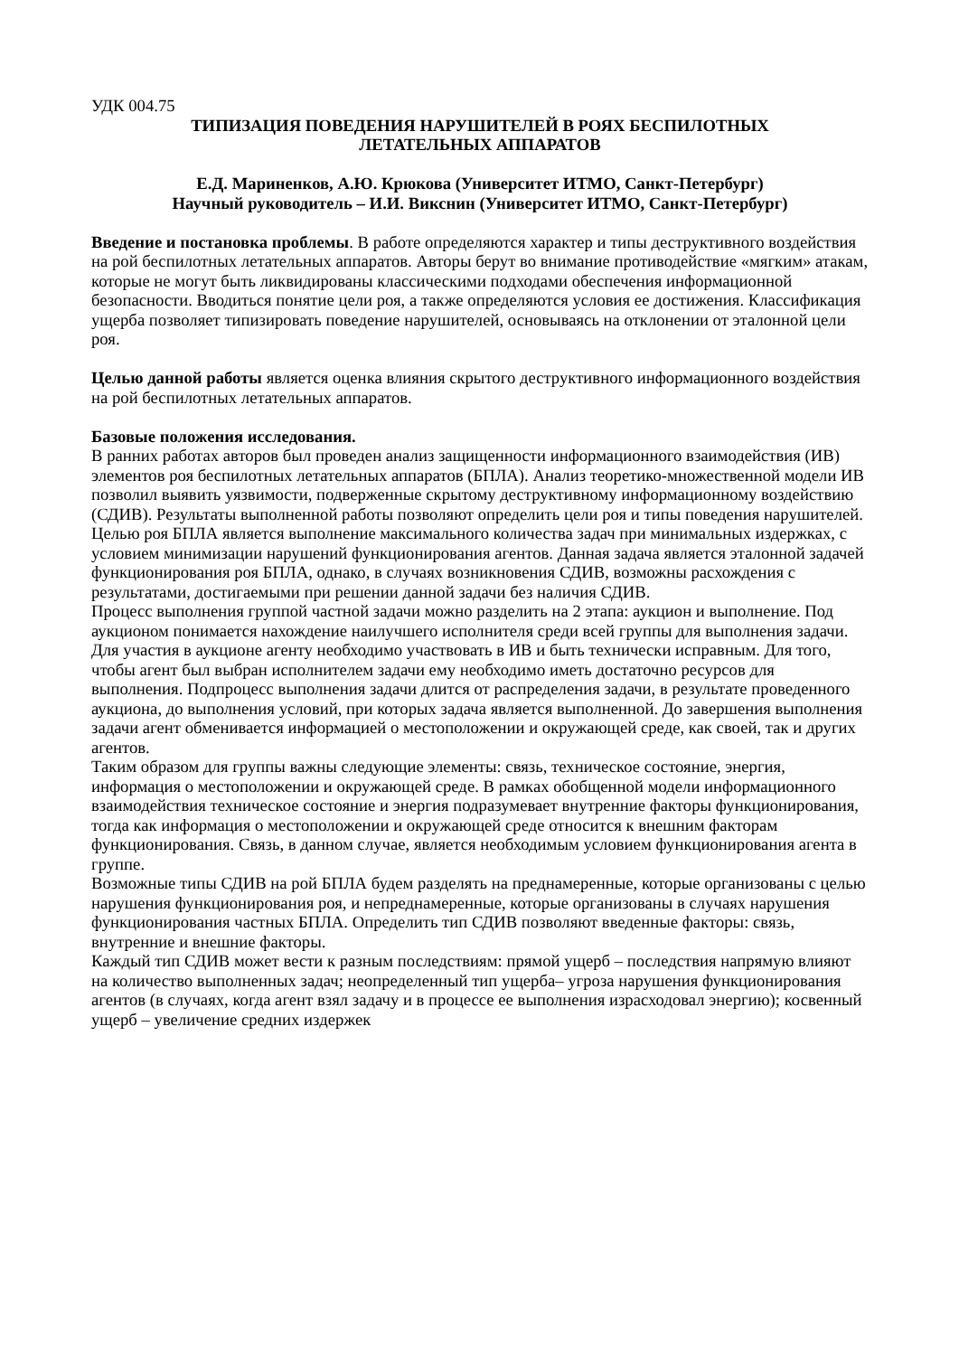УДК 004.75
ТИПИЗАЦИЯ ПОВЕДЕНИЯ НАРУШИТЕЛЕЙ В РОЯХ БЕСПИЛОТНЫХ
ЛЕТАТЕЛЬНЫХ АППАРАТОВ
Е.Д. Мариненков, А.Ю. Крюкова (Университет ИТМО, Санкт-Петербург)
Научный руководитель – И.И. Викснин (Университет ИТМО, Санкт-Петербург)
Введение и постановка проблемы. В работе определяются характер и типы деструктивного воздействия на рой беспилотных летательных аппаратов. Авторы берут во внимание противодействие «мягким» атакам, которые не могут быть ликвидированы классическими подходами обеспечения информационной безопасности. Вводиться понятие цели роя, а также определяются условия ее достижения. Классификация ущерба позволяет типизировать поведение нарушителей, основываясь на отклонении от эталонной цели роя.
Целью данной работы является оценка влияния скрытого деструктивного информационного воздействия на рой беспилотных летательных аппаратов.
Базовые положения исследования.
В ранних работах авторов был проведен анализ защищенности информационного взаимодействия (ИВ) элементов роя беспилотных летательных аппаратов (БПЛА). Анализ теоретико-множественной модели ИВ позволил выявить уязвимости, подверженные скрытому деструктивному информационному воздействию (СДИВ). Результаты выполненной работы позволяют определить цели роя и типы поведения нарушителей.
Целью роя БПЛА является выполнение максимального количества задач при минимальных издержках, с условием минимизации нарушений функционирования агентов. Данная задача является эталонной задачей функционирования роя БПЛА, однако, в случаях возникновения СДИВ, возможны расхождения с результатами, достигаемыми при решении данной задачи без наличия СДИВ.
Процесс выполнения группой частной задачи можно разделить на 2 этапа: аукцион и выполнение. Под аукционом понимается нахождение наилучшего исполнителя среди всей группы для выполнения задачи. Для участия в аукционе агенту необходимо участвовать в ИВ и быть технически исправным. Для того, чтобы агент был выбран исполнителем задачи ему необходимо иметь достаточно ресурсов для выполнения. Подпроцесс выполнения задачи длится от распределения задачи, в результате проведенного аукциона, до выполнения условий, при которых задача является выполненной. До завершения выполнения задачи агент обменивается информацией о местоположении и окружающей среде, как своей, так и других агентов.
Таким образом для группы важны следующие элементы: связь, техническое состояние, энергия, информация о местоположении и окружающей среде. В рамках обобщенной модели информационного взаимодействия техническое состояние и энергия подразумевает внутренние факторы функционирования, тогда как информация о местоположении и окружающей среде относится к внешним факторам функционирования. Связь, в данном случае, является необходимым условием функционирования агента в группе.
Возможные типы СДИВ на рой БПЛА будем разделять на преднамеренные, которые организованы с целью нарушения функционирования роя, и непреднамеренные, которые организованы в случаях нарушения функционирования частных БПЛА. Определить тип СДИВ позволяют введенные факторы: связь, внутренние и внешние факторы.
Каждый тип СДИВ может вести к разным последствиям: прямой ущерб – последствия напрямую влияют на количество выполненных задач; неопределенный тип ущерба– угроза нарушения функционирования агентов (в случаях, когда агент взял задачу и в процессе ее выполнения израсходовал энергию); косвенный ущерб – увеличение средних издержек